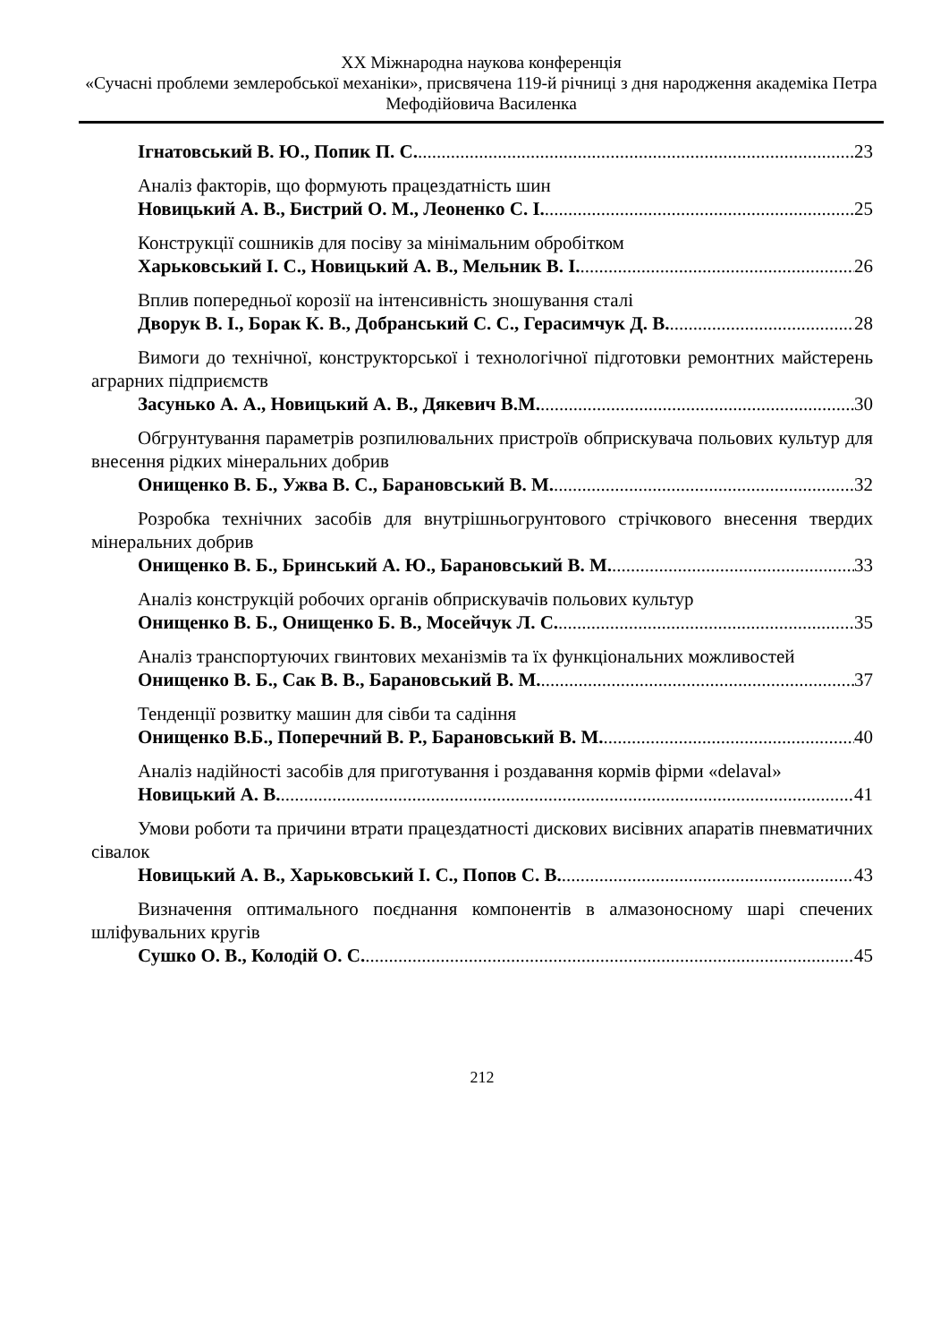XX Міжнародна наукова конференція
«Сучасні проблеми землеробської механіки», присвячена 119-й річниці з дня народження академіка Петра Мефодійовича Василенка
Ігнатовський В. Ю., Попик П. С. 23
Аналіз факторів, що формують працездатність шин
Новицький А. В., Бистрий О. М., Леоненко С. І. 25
Конструкції сошників для посіву за мінімальним обробітком
Харьковський І. С., Новицький А. В., Мельник В. І. 26
Вплив попередньої корозії на інтенсивність зношування сталі
Дворук В. І., Борак К. В., Добранський С. С., Герасимчук Д. В. 28
Вимоги до технічної, конструкторської і технологічної підготовки ремонтних майстерень аграрних підприємств
Засунько А. А., Новицький А. В., Дякевич В.М. 30
Обгрунтування параметрів розпилювальних пристроїв обприскувача польових культур для внесення рідких мінеральних добрив
Онищенко В. Б., Ужва В. С., Барановський В. М. 32
Розробка технічних засобів для внутрішньогрунтового стрічкового внесення твердих мінеральних добрив
Онищенко В. Б., Бринський А. Ю., Барановський В. М. 33
Аналіз конструкцій робочих органів обприскувачів польових культур
Онищенко В. Б., Онищенко Б. В., Мосейчук Л. С. 35
Аналіз транспортуючих гвинтових механізмів та їх функціональних можливостей
Онищенко В. Б., Сак В. В., Барановський В. М. 37
Тенденції розвитку машин для сівби та садіння
Онищенко В.Б., Поперечний В. Р., Барановський В. М. 40
Аналіз надійності засобів для приготування і роздавання кормів фірми «delaval»
Новицький А. В. 41
Умови роботи та причини втрати працездатності дискових висівних апаратів пневматичних сівалок
Новицький А. В., Харьковський І. С., Попов С. В. 43
Визначення оптимального поєднання компонентів в алмазоносному шарі спечених шліфувальних кругів
Сушко О. В., Колодій О. С. 45
212